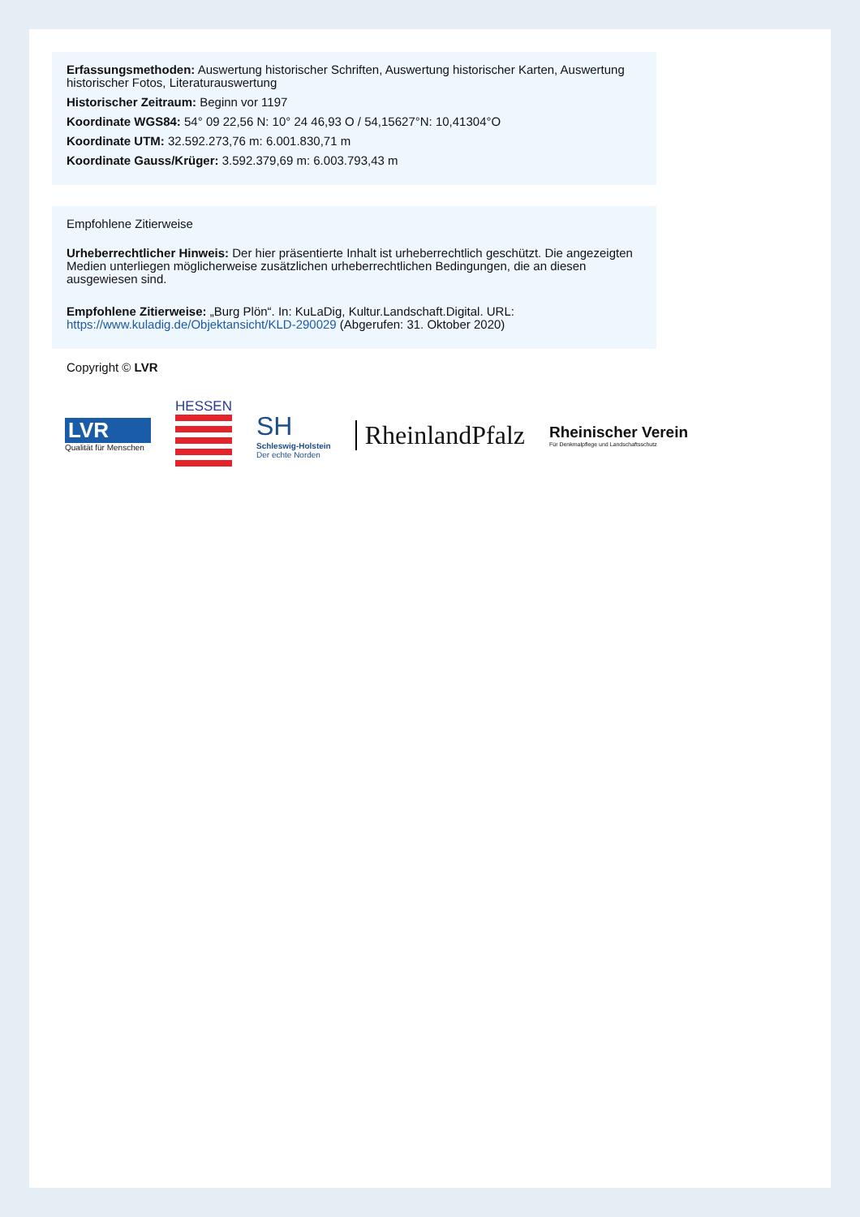Erfassungsmethoden: Auswertung historischer Schriften, Auswertung historischer Karten, Auswertung historischer Fotos, Literaturauswertung
Historischer Zeitraum: Beginn vor 1197
Koordinate WGS84: 54° 09 22,56 N: 10° 24 46,93 O / 54,15627°N: 10,41304°O
Koordinate UTM: 32.592.273,76 m: 6.001.830,71 m
Koordinate Gauss/Krüger: 3.592.379,69 m: 6.003.793,43 m
Empfohlene Zitierweise
Urheberrechtlicher Hinweis: Der hier präsentierte Inhalt ist urheberrechtlich geschützt. Die angezeigten Medien unterliegen möglicherweise zusätzlichen urheberrechtlichen Bedingungen, die an diesen ausgewiesen sind.
Empfohlene Zitierweise: „Burg Plön“. In: KuLaDig, Kultur.Landschaft.Digital. URL: https://www.kuladig.de/Objektansicht/KLD-290029 (Abgerufen: 31. Oktober 2020)
Copyright © LVR
LVR
Qualität für Menschen
HESSEN
SH
Schleswig-Holstein
Der echte Norden
RheinlandPfalz
Rheinischer Verein
Für Denkmalpflege und Landschaftsschutz